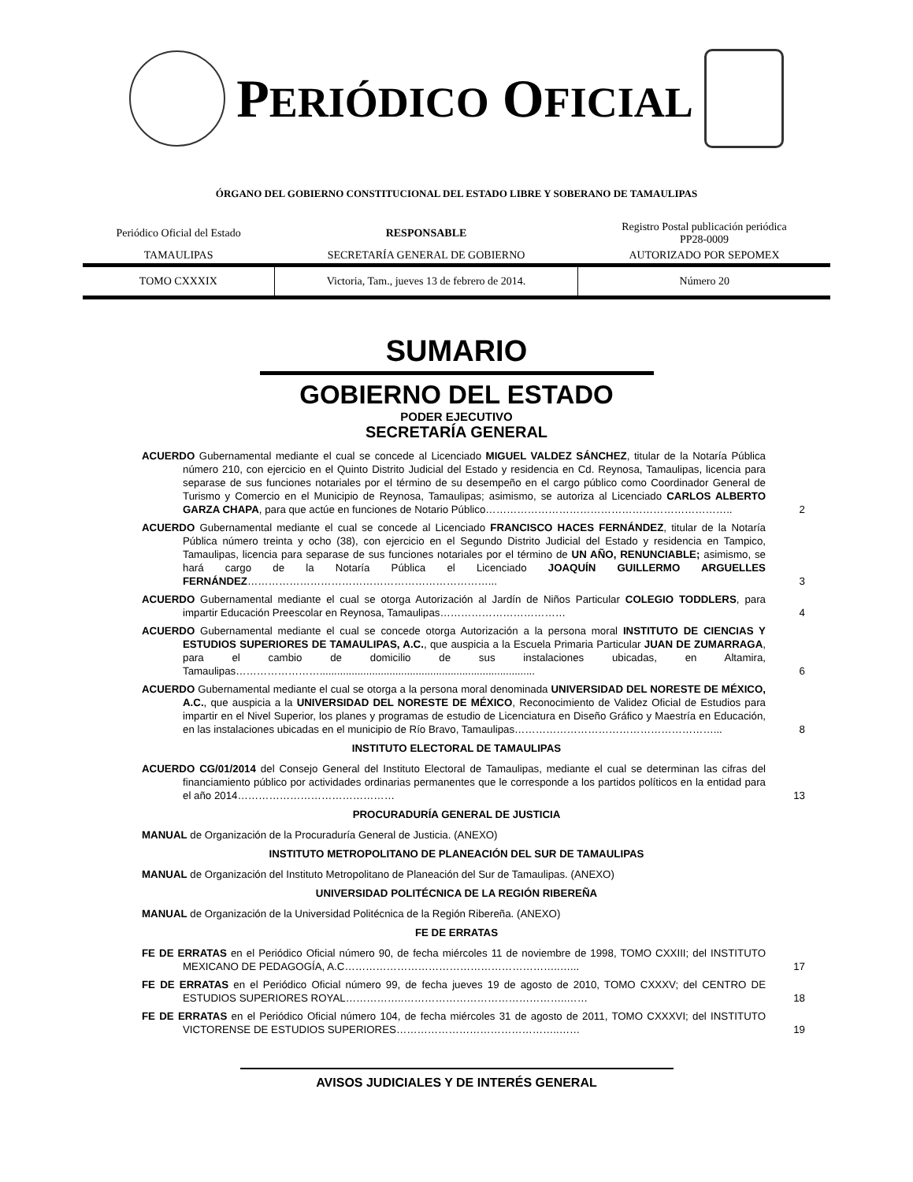PERIÓDICO OFICIAL
ÓRGANO DEL GOBIERNO CONSTITUCIONAL DEL ESTADO LIBRE Y SOBERANO DE TAMAULIPAS
| Periódico Oficial del Estado | RESPONSABLE | Registro Postal publicación periódica PP28-0009 |
| TAMAULIPAS | SECRETARÍA GENERAL DE GOBIERNO | AUTORIZADO POR SEPOMEX |
| TOMO CXXXIX | Victoria, Tam., jueves 13 de febrero de 2014. | Número 20 |
SUMARIO
GOBIERNO DEL ESTADO
PODER EJECUTIVO
SECRETARÍA GENERAL
ACUERDO Gubernamental mediante el cual se concede al Licenciado MIGUEL VALDEZ SÁNCHEZ, titular de la Notaría Pública número 210, con ejercicio en el Quinto Distrito Judicial del Estado y residencia en Cd. Reynosa, Tamaulipas, licencia para separase de sus funciones notariales por el término de su desempeño en el cargo público como Coordinador General de Turismo y Comercio en el Municipio de Reynosa, Tamaulipas; asimismo, se autoriza al Licenciado CARLOS ALBERTO GARZA CHAPA, para que actúe en funciones de Notario Público……………………………………………………………..
2
ACUERDO Gubernamental mediante el cual se concede al Licenciado FRANCISCO HACES FERNÁNDEZ, titular de la Notaría Pública número treinta y ocho (38), con ejercicio en el Segundo Distrito Judicial del Estado y residencia en Tampico, Tamaulipas, licencia para separase de sus funciones notariales por el término de UN AÑO, RENUNCIABLE; asimismo, se hará cargo de la Notaría Pública el Licenciado JOAQUÍN GUILLERMO ARGUELLES FERNÁNDEZ……………………………………………………………...
3
ACUERDO Gubernamental mediante el cual se otorga Autorización al Jardín de Niños Particular COLEGIO TODDLERS, para impartir Educación Preescolar en Reynosa, Tamaulipas………………………………
4
ACUERDO Gubernamental mediante el cual se concede otorga Autorización a la persona moral INSTITUTO DE CIENCIAS Y ESTUDIOS SUPERIORES DE TAMAULIPAS, A.C., que auspicia a la Escuela Primaria Particular JUAN DE ZUMARRAGA, para el cambio de domicilio de sus instalaciones ubicadas, en Altamira, Tamaulipas……………………..........................................................................
6
ACUERDO Gubernamental mediante el cual se otorga a la persona moral denominada UNIVERSIDAD DEL NORESTE DE MÉXICO, A.C., que auspicia a la UNIVERSIDAD DEL NORESTE DE MÉXICO, Reconocimiento de Validez Oficial de Estudios para impartir en el Nivel Superior, los planes y programas de estudio de Licenciatura en Diseño Gráfico y Maestría en Educación, en las instalaciones ubicadas en el municipio de Río Bravo, Tamaulipas…………………………………………………...
8
INSTITUTO ELECTORAL DE TAMAULIPAS
ACUERDO CG/01/2014 del Consejo General del Instituto Electoral de Tamaulipas, mediante el cual se determinan las cifras del financiamiento público por actividades ordinarias permanentes que le corresponde a los partidos políticos en la entidad para el año 2014………………………………………
13
PROCURADURÍA GENERAL DE JUSTICIA
MANUAL de Organización de la Procuraduría General de Justicia. (ANEXO)
INSTITUTO METROPOLITANO DE PLANEACIÓN DEL SUR DE TAMAULIPAS
MANUAL de Organización del Instituto Metropolitano de Planeación del Sur de Tamaulipas. (ANEXO)
UNIVERSIDAD POLITÉCNICA DE LA REGIÓN RIBEREÑA
MANUAL de Organización de la Universidad Politécnica de la Región Ribereña. (ANEXO)
FE DE ERRATAS
FE DE ERRATAS en el Periódico Oficial número 90, de fecha miércoles 11 de noviembre de 1998, TOMO CXXIII; del INSTITUTO MEXICANO DE PEDAGOGÍA, A.C……………………………………………………..…...
17
FE DE ERRATAS en el Periódico Oficial número 99, de fecha jueves 19 de agosto de 2010, TOMO CXXXV; del CENTRO DE ESTUDIOS SUPERIORES ROYAL……………..………………………………………..……
18
FE DE ERRATAS en el Periódico Oficial número 104, de fecha miércoles 31 de agosto de 2011, TOMO CXXXVI; del INSTITUTO VICTORENSE DE ESTUDIOS SUPERIORES………………………………………..……
19
AVISOS JUDICIALES Y DE INTERÉS GENERAL